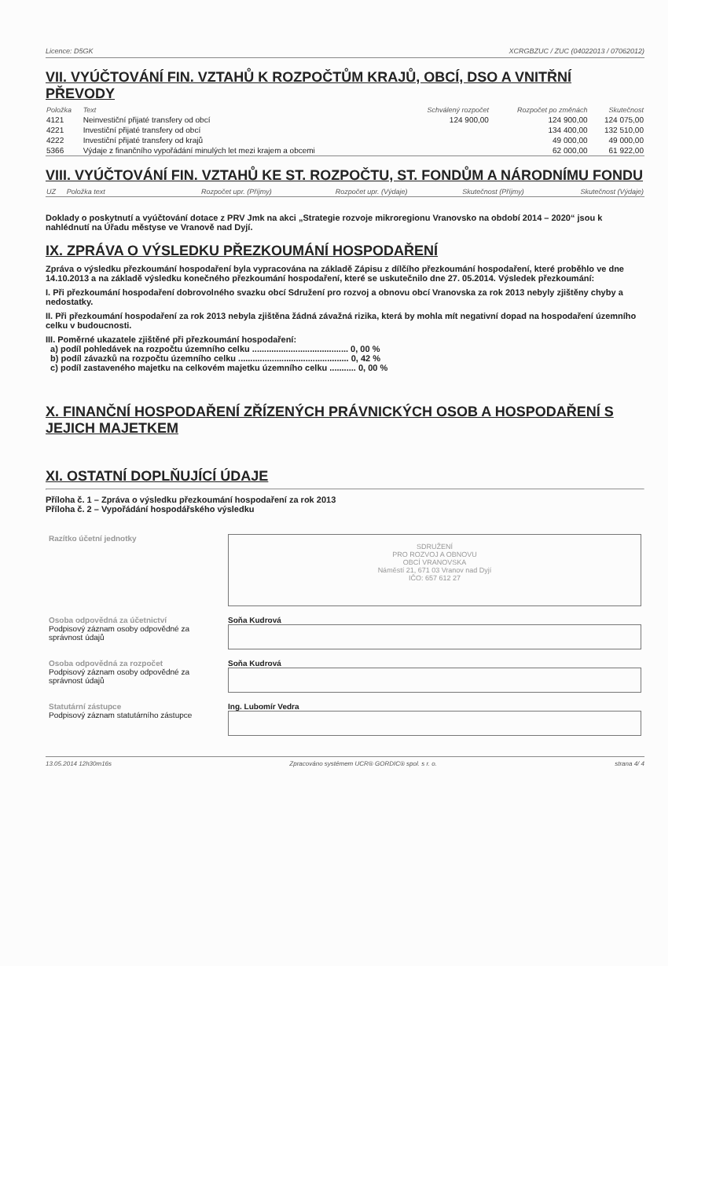Licence: D5GK XCRGBZUC / ZUC (04022013 / 07062012)
VII. VYÚČTOVÁNÍ FIN. VZTAHŮ K ROZPOČTŮM KRAJŮ, OBCÍ, DSO A VNITŘNÍ PŘEVODY
| Položka | Text | Schválený rozpočet | Rozpočet po změnách | Skutečnost |
| --- | --- | --- | --- | --- |
| 4121 | Neinvestiční přijaté transfery od obcí | 124 900,00 | 124 900,00 | 124 075,00 |
| 4221 | Investiční přijaté transfery od obcí | | 134 400,00 | 132 510,00 |
| 4222 | Investiční přijaté transfery od krajů | | 49 000,00 | 49 000,00 |
| 5366 | Výdaje z finančního vypořádání minulých let mezi krajem a obcemi | | 62 000,00 | 61 922,00 |
VIII. VYÚČTOVÁNÍ FIN. VZTAHŮ KE ST. ROZPOČTU, ST. FONDŮM A NÁRODNÍMU FONDU
| UZ | Položka text | Rozpočet upr. (Příjmy) | Rozpočet upr. (Výdaje) | Skutečnost (Příjmy) | Skutečnost (Výdaje) |
| --- | --- | --- | --- | --- | --- |
Doklady o poskytnutí a vyúčtování dotace z PRV Jmk na akci „Strategie rozvoje mikroregionu Vranovsko na období 2014 – 2020“ jsou k nahlédnutí na Úřadu městyse ve Vranově nad Dyjí.
IX. ZPRÁVA O VÝSLEDKU PŘEZKOUMÁNÍ HOSPODAŘENÍ
Zpráva o výsledku přezkoumání hospodaření byla vypracována na základě Zápisu z dílčího přezkoumání hospodaření, které proběhlo ve dne 14.10.2013 a na základě výsledku konečného přezkoumání hospodaření, které se uskutečnilo dne 27. 05.2014. Výsledek přezkoumání:
I. Při přezkoumání hospodaření dobrovolného svazku obcí Sdružení pro rozvoj a obnovu obcí Vranovska za rok 2013 nebyly zjištěny chyby a nedostatky.
II. Při přezkoumání hospodaření za rok 2013 nebyla zjištěna žádná závažná rizika, která by mohla mít negativní dopad na hospodaření územního celku v budoucnosti.
III. Poměrné ukazatele zjištěné při přezkoumání hospodaření:
a) podíl pohledávek na rozpočtu územního celku ........................................ 0, 00 %
b) podíl závazků na rozpočtu územního celku .............................................. 0, 42 %
c) podíl zastaveného majetku na celkovém majetku územního celku ........... 0, 00 %
X. FINANČNÍ HOSPODAŘENÍ ZŘÍZENÝCH PRÁVNICKÝCH OSOB A HOSPODAŘENÍ S JEJICH MAJETKEM
XI. OSTATNÍ DOPLŇUJÍCÍ ÚDAJE
Příloha č. 1 – Zpráva o výsledku přezkoumání hospodaření za rok 2013
Příloha č. 2 – Vypořádání hospodářského výsledku
| Razítko účetní jednotky | SDRUŽENÍ PRO ROZVOJ A OBNOVU OBCÍ VRANOVSKA Náměstí 21, 671 03 Vranov nad Dyjí IČO: 657 612 27 |
| Osoba odpovědná za účetnictví Podpisový záznam osoby odpovědné za správnost údajů | Soňa Kudrová |
| Osoba odpovědná za rozpočet Podpisový záznam osoby odpovědné za správnost údajů | Soňa Kudrová |
| Statutární zástupce Podpisový záznam statutárního zástupce | Ing. Lubomír Vedra |
13.05.2014 12h30m16s Zpracováno systémem UCR® GORDIC® spol. s r. o. strana 4/ 4